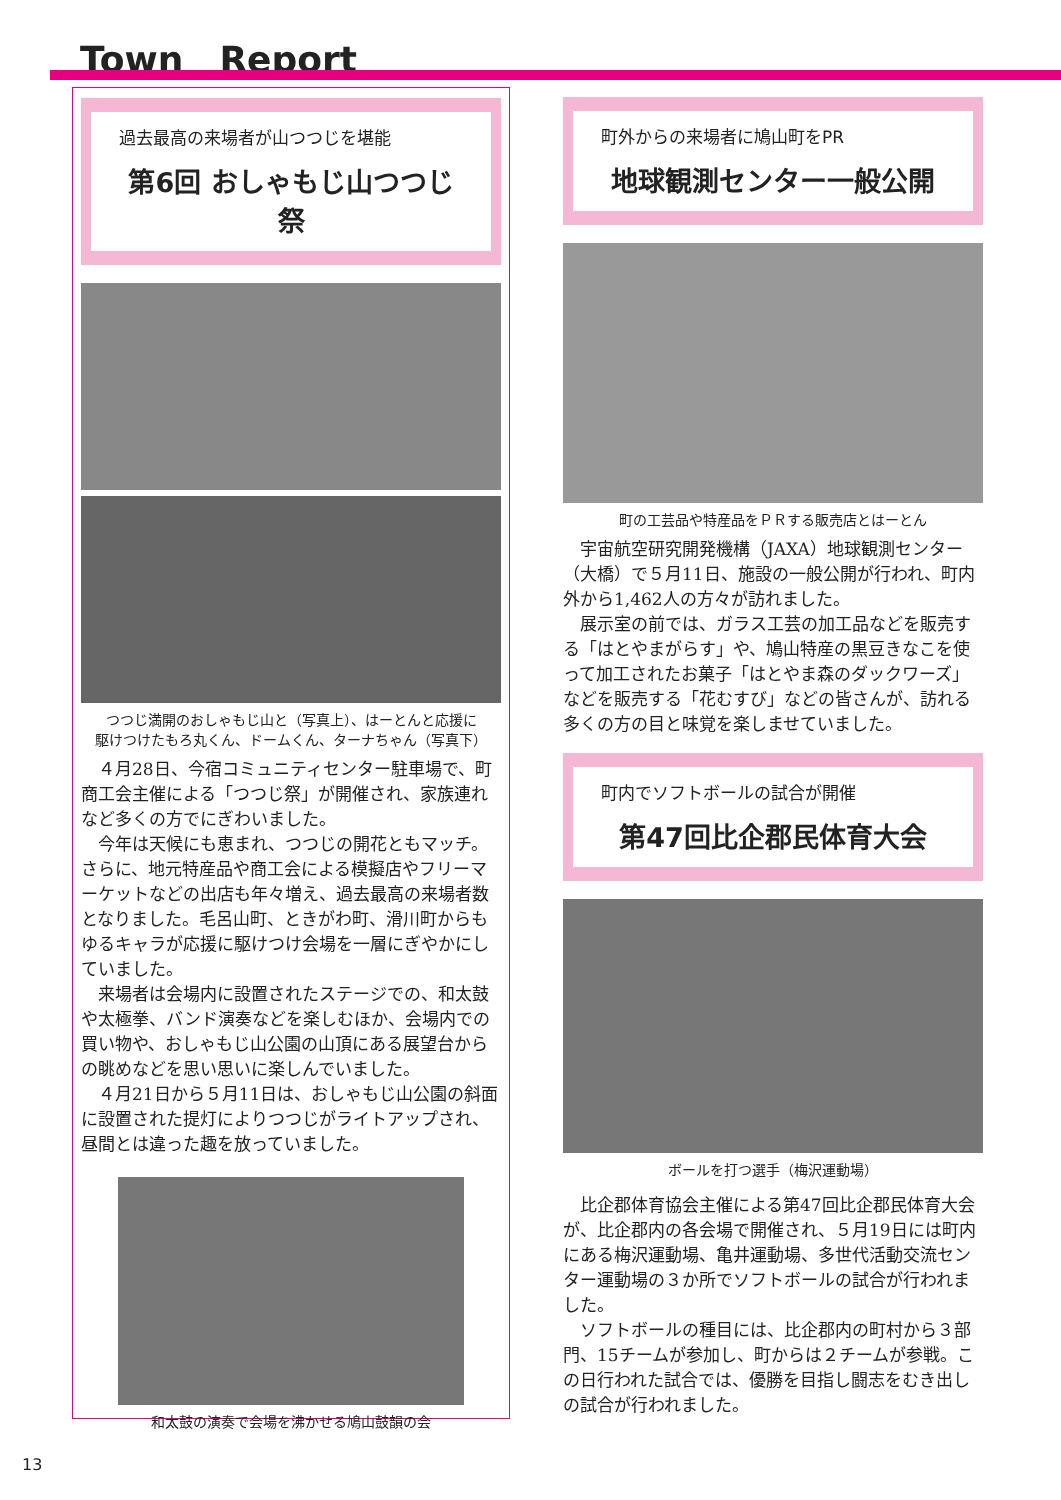Town　Report
過去最高の来場者が山つつじを堪能
第6回 おしゃもじ山つつじ祭
つつじ満開のおしゃもじ山と（写真上）、はーとんと応援に
駆けつけたもろ丸くん、ドームくん、ターナちゃん（写真下）
４月28日、今宿コミュニティセンター駐車場で、町商工会主催による「つつじ祭」が開催され、家族連れなど多くの方でにぎわいました。
今年は天候にも恵まれ、つつじの開花ともマッチ。さらに、地元特産品や商工会による模擬店やフリーマーケットなどの出店も年々増え、過去最高の来場者数となりました。毛呂山町、ときがわ町、滑川町からもゆるキャラが応援に駆けつけ会場を一層にぎやかにしていました。
来場者は会場内に設置されたステージでの、和太鼓や太極拳、バンド演奏などを楽しむほか、会場内での買い物や、おしゃもじ山公園の山頂にある展望台からの眺めなどを思い思いに楽しんでいました。
４月21日から５月11日は、おしゃもじ山公園の斜面に設置された提灯によりつつじがライトアップされ、昼間とは違った趣を放っていました。
和太鼓の演奏で会場を沸かせる鳩山鼓韻の会
町外からの来場者に鳩山町をPR
地球観測センター一般公開
町の工芸品や特産品をＰＲする販売店とはーとん
宇宙航空研究開発機構（JAXA）地球観測センター（大橋）で５月11日、施設の一般公開が行われ、町内外から1,462人の方々が訪れました。
展示室の前では、ガラス工芸の加工品などを販売する「はとやまがらす」や、鳩山特産の黒豆きなこを使って加工されたお菓子「はとやま森のダックワーズ」などを販売する「花むすび」などの皆さんが、訪れる多くの方の目と味覚を楽しませていました。
町内でソフトボールの試合が開催
第47回比企郡民体育大会
ボールを打つ選手（梅沢運動場）
比企郡体育協会主催による第47回比企郡民体育大会が、比企郡内の各会場で開催され、５月19日には町内にある梅沢運動場、亀井運動場、多世代活動交流センター運動場の３か所でソフトボールの試合が行われました。
ソフトボールの種目には、比企郡内の町村から３部門、15チームが参加し、町からは２チームが参戦。この日行われた試合では、優勝を目指し闘志をむき出しの試合が行われました。
13